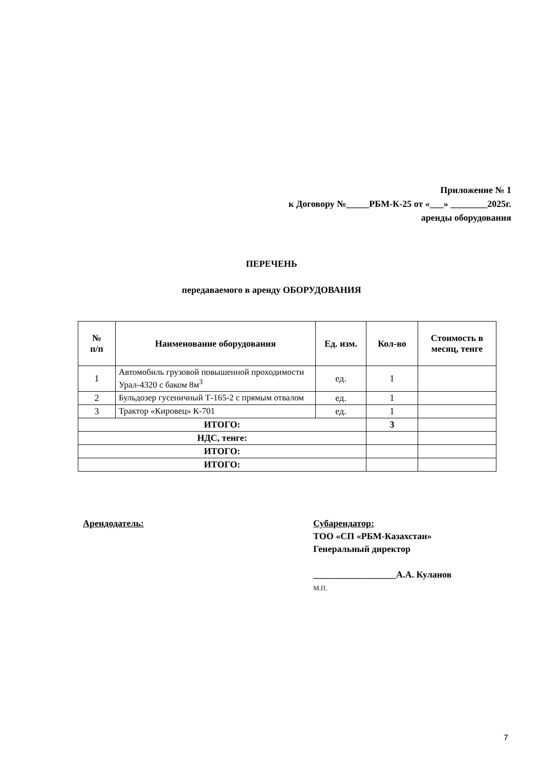Приложение № 1
к Договору №_____РБМ-К-25 от «___» ________2025г.
аренды оборудования
ПЕРЕЧЕНЬ
передаваемого в аренду ОБОРУДОВАНИЯ
| № п/п | Наименование оборудования | Ед. изм. | Кол-во | Стоимость в месяц, тенге |
| --- | --- | --- | --- | --- |
| 1 | Автомобиль грузовой повышенной проходимости Урал-4320 с баком 8м<sup>3</sup> | ед. | 1 | |
| 2 | Бульдозер гусеничный Т-165-2 с прямым отвалом | ед. | 1 | |
| 3 | Трактор «Кировец» К-701 | ед. | 1 | |
| ИТОГО: | | | 3 | |
| НДС, тенге: | | | | |
| ИТОГО: | | | | |
| ИТОГО: | | | | |
Арендодатель: Субарендатор:
ТОО «СП «РБМ-Казахстан»
Генеральный директор
__________________А.А. Куланов
М.П.
7